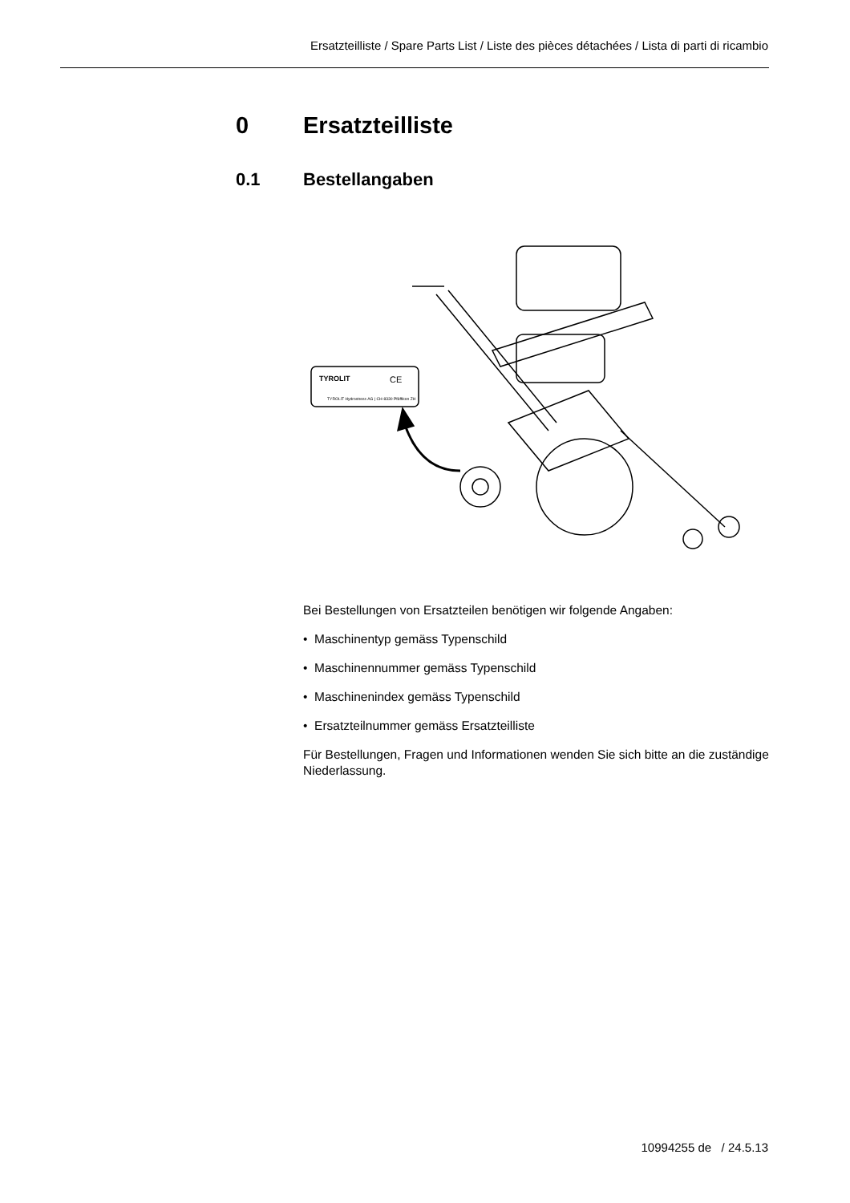Ersatzteilliste / Spare Parts List / Liste des pièces détachées / Lista di parti di ricambio
0 Ersatzteilliste
0.1 Bestellangaben
TYROLIT
CE
TYROLIT Hydrostress AG | CH-8330 Pfäffikon ZH
Bei Bestellungen von Ersatzteilen benötigen wir folgende Angaben:
• Maschinentyp gemäss Typenschild
• Maschinennummer gemäss Typenschild
• Maschinenindex gemäss Typenschild
• Ersatzteilnummer gemäss Ersatzteilliste
Für Bestellungen, Fragen und Informationen wenden Sie sich bitte an die zuständige Niederlassung.
10994255 de / 24.5.13